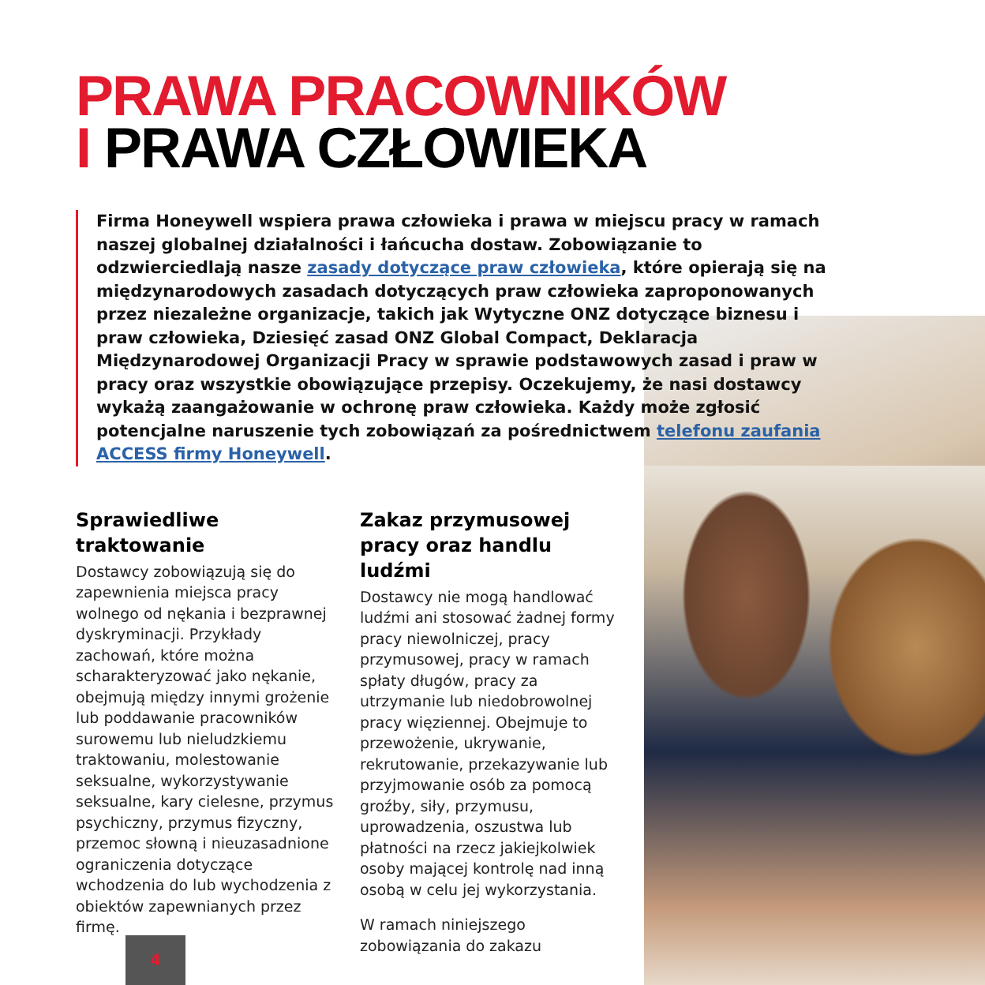PRAWA PRACOWNIKÓW
I PRAWA CZŁOWIEKA
Firma Honeywell wspiera prawa człowieka i prawa w miejscu pracy w ramach naszej globalnej działalności i łańcucha dostaw. Zobowiązanie to odzwierciedlają nasze zasady dotyczące praw człowieka, które opierają się na międzynarodowych zasadach dotyczących praw człowieka zaproponowanych przez niezależne organizacje, takich jak Wytyczne ONZ dotyczące biznesu i praw człowieka, Dziesięć zasad ONZ Global Compact, Deklaracja Międzynarodowej Organizacji Pracy w sprawie podstawowych zasad i praw w pracy oraz wszystkie obowiązujące przepisy. Oczekujemy, że nasi dostawcy wykażą zaangażowanie w ochronę praw człowieka. Każdy może zgłosić potencjalne naruszenie tych zobowiązań za pośrednictwem telefonu zaufania ACCESS firmy Honeywell.
Sprawiedliwe traktowanie
Dostawcy zobowiązują się do zapewnienia miejsca pracy wolnego od nękania i bezprawnej dyskryminacji. Przykłady zachowań, które można scharakteryzować jako nękanie, obejmują między innymi grożenie lub poddawanie pracowników surowemu lub nieludzkiemu traktowaniu, molestowanie seksualne, wykorzystywanie seksualne, kary cielesne, przymus psychiczny, przymus fizyczny, przemoc słowną i nieuzasadnione ograniczenia dotyczące wchodzenia do lub wychodzenia z obiektów zapewnianych przez firmę.
Zakaz przymusowej pracy oraz handlu ludźmi
Dostawcy nie mogą handlować ludźmi ani stosować żadnej formy pracy niewolniczej, pracy przymusowej, pracy w ramach spłaty długów, pracy za utrzymanie lub niedobrowolnej pracy więziennej. Obejmuje to przewożenie, ukrywanie, rekrutowanie, przekazywanie lub przyjmowanie osób za pomocą groźby, siły, przymusu, uprowadzenia, oszustwa lub płatności na rzecz jakiejkolwiek osoby mającej kontrolę nad inną osobą w celu jej wykorzystania.
W ramach niniejszego zobowiązania do zakazu
4